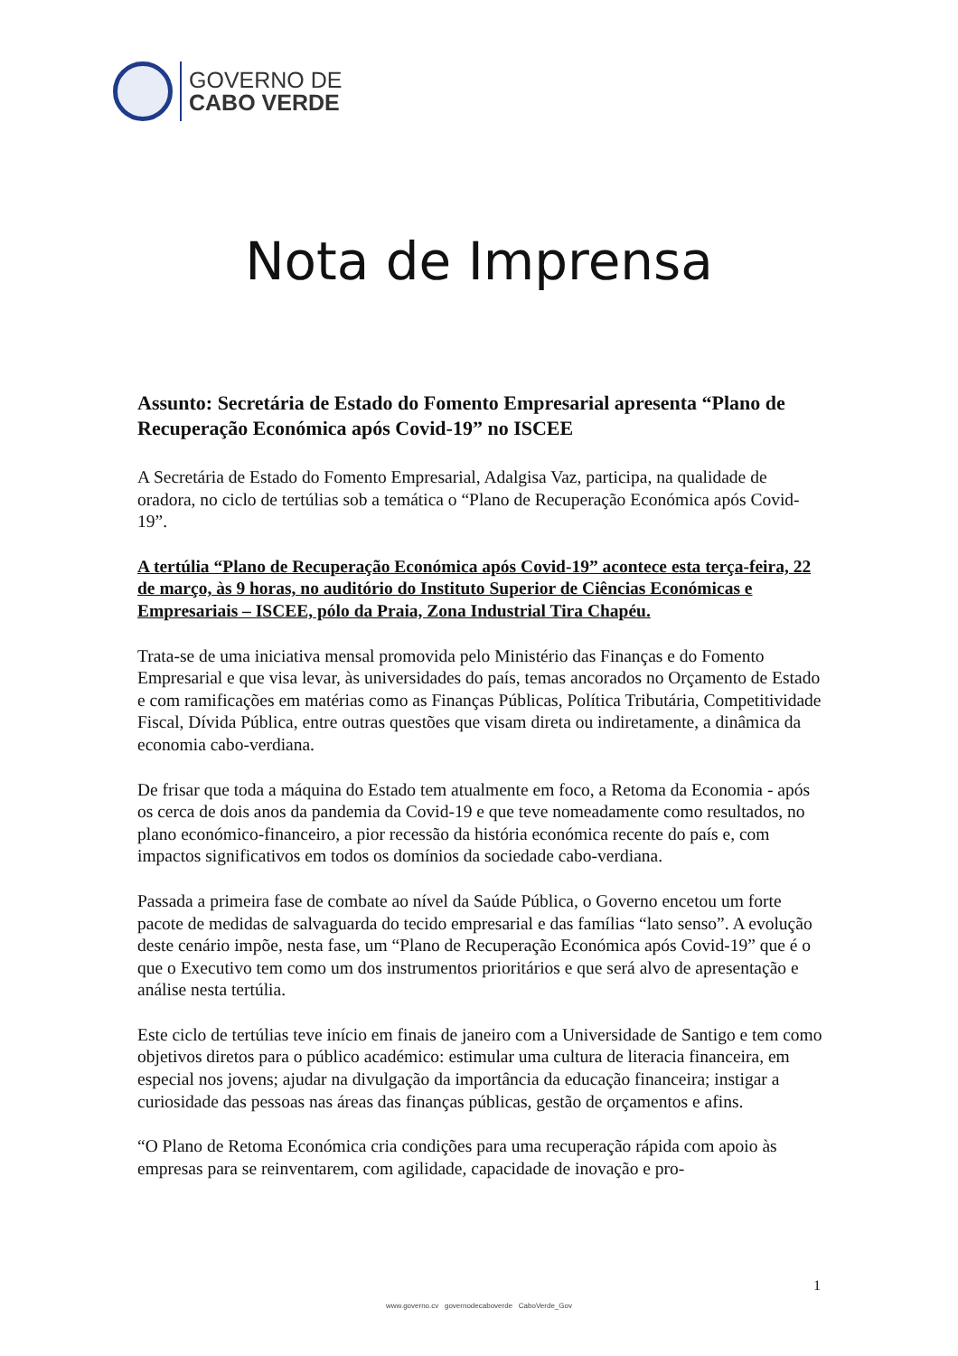GOVERNO DE
CABO VERDE
Nota de Imprensa
Assunto: Secretária de Estado do Fomento Empresarial apresenta “Plano de Recuperação Económica após Covid-19” no ISCEE
A Secretária de Estado do Fomento Empresarial, Adalgisa Vaz, participa, na qualidade de oradora, no ciclo de tertúlias sob a temática o “Plano de Recuperação Económica após Covid-19”.
A tertúlia “Plano de Recuperação Económica após Covid-19” acontece esta terça-feira, 22 de março, às 9 horas, no auditório do Instituto Superior de Ciências Económicas e Empresariais – ISCEE, pólo da Praia, Zona Industrial Tira Chapéu.
Trata-se de uma iniciativa mensal promovida pelo Ministério das Finanças e do Fomento Empresarial e que visa levar, às universidades do país, temas ancorados no Orçamento de Estado e com ramificações em matérias como as Finanças Públicas, Política Tributária, Competitividade Fiscal, Dívida Pública, entre outras questões que visam direta ou indiretamente, a dinâmica da economia cabo-verdiana.
De frisar que toda a máquina do Estado tem atualmente em foco, a Retoma da Economia - após os cerca de dois anos da pandemia da Covid-19 e que teve nomeadamente como resultados, no plano económico-financeiro, a pior recessão da história económica recente do país e, com impactos significativos em todos os domínios da sociedade cabo-verdiana.
Passada a primeira fase de combate ao nível da Saúde Pública, o Governo encetou um forte pacote de medidas de salvaguarda do tecido empresarial e das famílias “lato senso”. A evolução deste cenário impõe, nesta fase, um “Plano de Recuperação Económica após Covid-19” que é o que o Executivo tem como um dos instrumentos prioritários e que será alvo de apresentação e análise nesta tertúlia.
Este ciclo de tertúlias teve início em finais de janeiro com a Universidade de Santigo e tem como objetivos diretos para o público académico: estimular uma cultura de literacia financeira, em especial nos jovens; ajudar na divulgação da importância da educação financeira; instigar a curiosidade das pessoas nas áreas das finanças públicas, gestão de orçamentos e afins.
“O Plano de Retoma Económica cria condições para uma recuperação rápida com apoio às empresas para se reinventarem, com agilidade, capacidade de inovação e pro-
1
www.governo.cv governodecaboverde CaboVerde_Gov